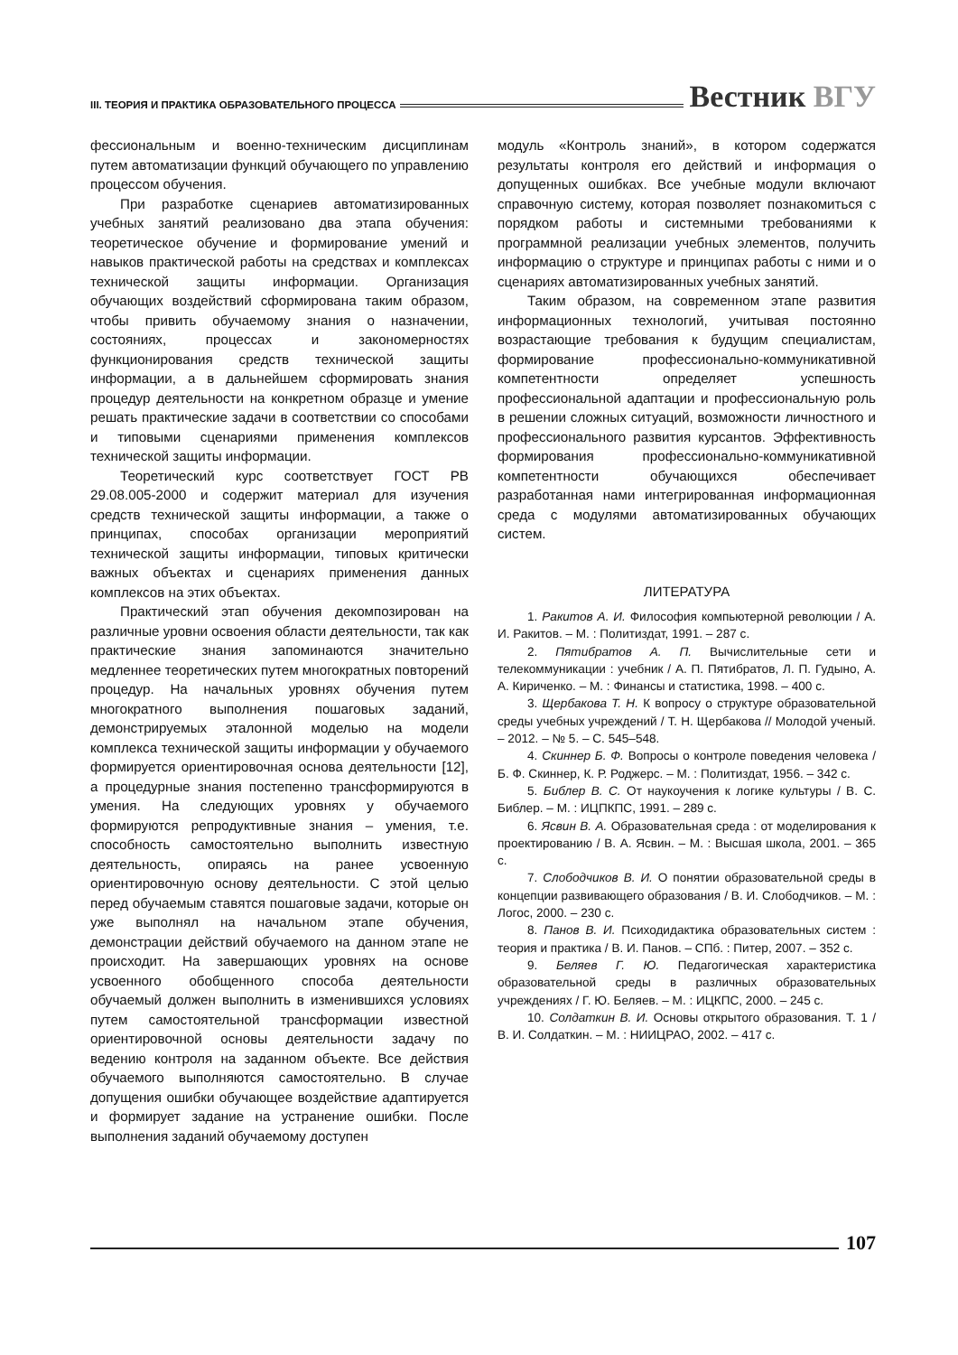III. ТЕОРИЯ И ПРАКТИКА ОБРАЗОВАТЕЛЬНОГО ПРОЦЕССА
Вестник ВГУ
фессиональным и военно-техническим дисциплинам путем автоматизации функций обучающего по управлению процессом обучения.
При разработке сценариев автоматизированных учебных занятий реализовано два этапа обучения: теоретическое обучение и формирование умений и навыков практической работы на средствах и комплексах технической защиты информации. Организация обучающих воздействий сформирована таким образом, чтобы привить обучаемому знания о назначении, состояниях, процессах и закономерностях функционирования средств технической защиты информации, а в дальнейшем сформировать знания процедур деятельности на конкретном образце и умение решать практические задачи в соответствии со способами и типовыми сценариями применения комплексов технической защиты информации.
Теоретический курс соответствует ГОСТ РВ 29.08.005-2000 и содержит материал для изучения средств технической защиты информации, а также о принципах, способах организации мероприятий технической защиты информации, типовых критически важных объектах и сценариях применения данных комплексов на этих объектах.
Практический этап обучения декомпозирован на различные уровни освоения области деятельности, так как практические знания запоминаются значительно медленнее теоретических путем многократных повторений процедур. На начальных уровнях обучения путем многократного выполнения пошаговых заданий, демонстрируемых эталонной моделью на модели комплекса технической защиты информации у обучаемого формируется ориентировочная основа деятельности [12], а процедурные знания постепенно трансформируются в умения. На следующих уровнях у обучаемого формируются репродуктивные знания – умения, т.е. способность самостоятельно выполнить известную деятельность, опираясь на ранее усвоенную ориентировочную основу деятельности. С этой целью перед обучаемым ставятся пошаговые задачи, которые он уже выполнял на начальном этапе обучения, демонстрации действий обучаемого на данном этапе не происходит. На завершающих уровнях на основе усвоенного обобщенного способа деятельности обучаемый должен выполнить в изменившихся условиях путем самостоятельной трансформации известной ориентировочной основы деятельности задачу по ведению контроля на заданном объекте. Все действия обучаемого выполняются самостоятельно. В случае допущения ошибки обучающее воздействие адаптируется и формирует задание на устранение ошибки. После выполнения заданий обучаемому доступен
модуль «Контроль знаний», в котором содержатся результаты контроля его действий и информация о допущенных ошибках. Все учебные модули включают справочную систему, которая позволяет познакомиться с порядком работы и системными требованиями к программной реализации учебных элементов, получить информацию о структуре и принципах работы с ними и о сценариях автоматизированных учебных занятий.
Таким образом, на современном этапе развития информационных технологий, учитывая постоянно возрастающие требования к будущим специалистам, формирование профессионально-коммуникативной компетентности определяет успешность профессиональной адаптации и профессиональную роль в решении сложных ситуаций, возможности личностного и профессионального развития курсантов. Эффективность формирования профессионально-коммуникативной компетентности обучающихся обеспечивает разработанная нами интегрированная информационная среда с модулями автоматизированных обучающих систем.
ЛИТЕРАТУРА
1. Ракитов А. И. Философия компьютерной революции / А. И. Ракитов. – М. : Политиздат, 1991. – 287 с.
2. Пятибратов А. П. Вычислительные сети и телекоммуникации : учебник / А. П. Пятибратов, Л. П. Гудыно, А. А. Кириченко. – М. : Финансы и статистика, 1998. – 400 с.
3. Щербакова Т. Н. К вопросу о структуре образовательной среды учебных учреждений / Т. Н. Щербакова // Молодой ученый. – 2012. – № 5. – С. 545–548.
4. Скиннер Б. Ф. Вопросы о контроле поведения человека / Б. Ф. Скиннер, К. Р. Роджерс. – М. : Политиздат, 1956. – 342 с.
5. Библер В. С. От наукоучения к логике культуры / В. С. Библер. – М. : ИЦПКПС, 1991. – 289 с.
6. Ясвин В. А. Образовательная среда : от моделирования к проектированию / В. А. Ясвин. – М. : Высшая школа, 2001. – 365 с.
7. Слободчиков В. И. О понятии образовательной среды в концепции развивающего образования / В. И. Слободчиков. – М. : Логос, 2000. – 230 с.
8. Панов В. И. Психодидактика образовательных систем : теория и практика / В. И. Панов. – СПб. : Питер, 2007. – 352 с.
9. Беляев Г. Ю. Педагогическая характеристика образовательной среды в различных образовательных учреждениях / Г. Ю. Беляев. – М. : ИЦКПС, 2000. – 245 с.
10. Солдаткин В. И. Основы открытого образования. Т. 1 / В. И. Солдаткин. – М. : НИИЦРАО, 2002. – 417 с.
107